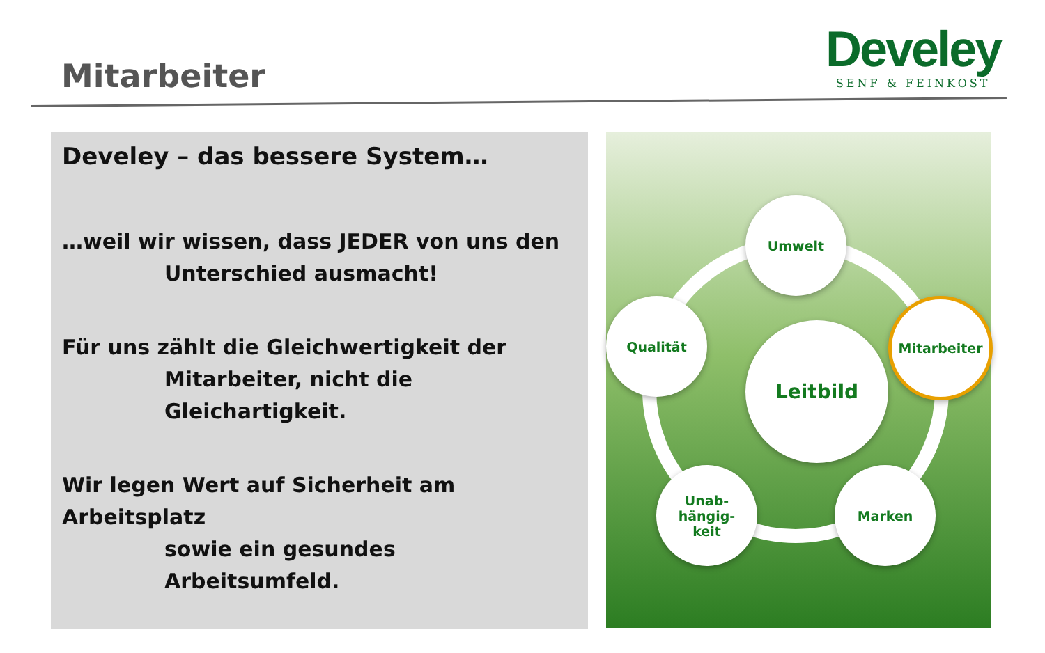Mitarbeiter
Develey
SENF & FEINKOST
Develey – das bessere System…
…weil wir wissen, dass JEDER von uns den
Unterschied ausmacht!
Für uns zählt die Gleichwertigkeit der
Mitarbeiter, nicht die Gleichartigkeit.
Wir legen Wert auf Sicherheit am Arbeitsplatz
sowie ein gesundes Arbeitsumfeld.
Leitbild
Umwelt
Qualität Mitarbeiter
Unab-
hängig-
keit
Marken